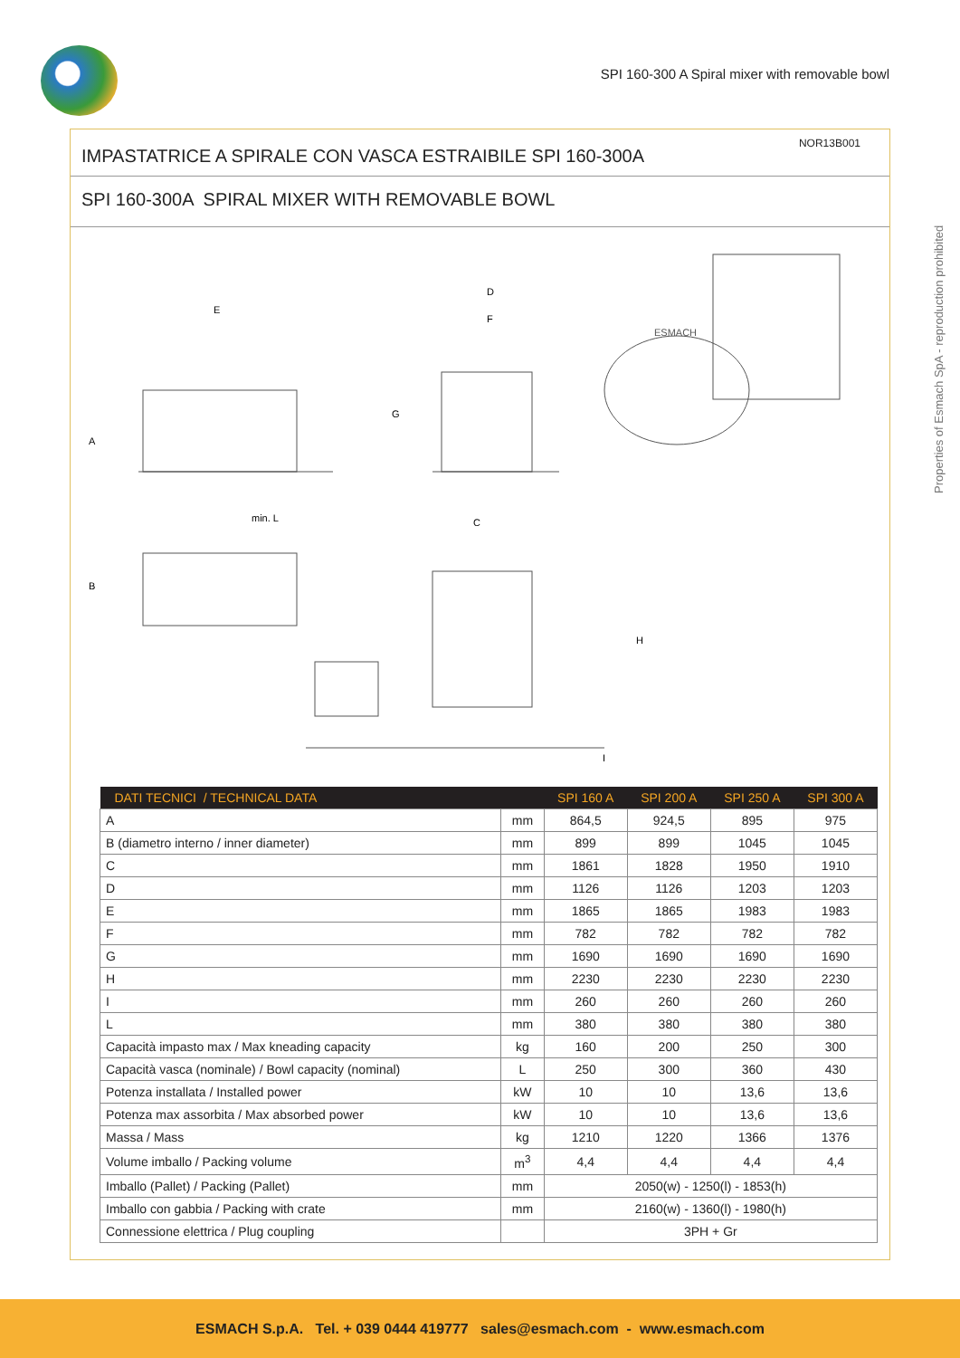SPI 160-300 A Spiral mixer with removable bowl
Properties of Esmach SpA - reproduction prohibited
NOR13B001
IMPASTATRICE A SPIRALE CON VASCA ESTRAIBILE SPI 160-300A
SPI 160-300A SPIRAL MIXER WITH REMOVABLE BOWL
E
D
F
G
A
min. L
C
B
H
I
ESMACH
| DATI TECNICI / TECHNICAL DATA | | SPI 160 A | SPI 200 A | SPI 250 A | SPI 300 A |
| --- | --- | --- | --- | --- | --- |
| A | mm | 864,5 | 924,5 | 895 | 975 |
| B (diametro interno / inner diameter) | mm | 899 | 899 | 1045 | 1045 |
| C | mm | 1861 | 1828 | 1950 | 1910 |
| D | mm | 1126 | 1126 | 1203 | 1203 |
| E | mm | 1865 | 1865 | 1983 | 1983 |
| F | mm | 782 | 782 | 782 | 782 |
| G | mm | 1690 | 1690 | 1690 | 1690 |
| H | mm | 2230 | 2230 | 2230 | 2230 |
| I | mm | 260 | 260 | 260 | 260 |
| L | mm | 380 | 380 | 380 | 380 |
| Capacità impasto max / Max kneading capacity | kg | 160 | 200 | 250 | 300 |
| Capacità vasca (nominale) / Bowl capacity (nominal) | L | 250 | 300 | 360 | 430 |
| Potenza installata / Installed power | kW | 10 | 10 | 13,6 | 13,6 |
| Potenza max assorbita / Max absorbed power | kW | 10 | 10 | 13,6 | 13,6 |
| Massa / Mass | kg | 1210 | 1220 | 1366 | 1376 |
| Volume imballo / Packing volume | m<sup>3</sup> | 4,4 | 4,4 | 4,4 | 4,4 |
| Imballo (Pallet) / Packing (Pallet) | mm | 2050(w) - 1250(l) - 1853(h) | | | |
| Imballo con gabbia / Packing with crate | mm | 2160(w) - 1360(l) - 1980(h) | | | |
| Connessione elettrica / Plug coupling | | 3PH + Gr | | | |
ESMACH S.p.A. Tel. + 039 0444 419777 sales@esmach.com - www.esmach.com